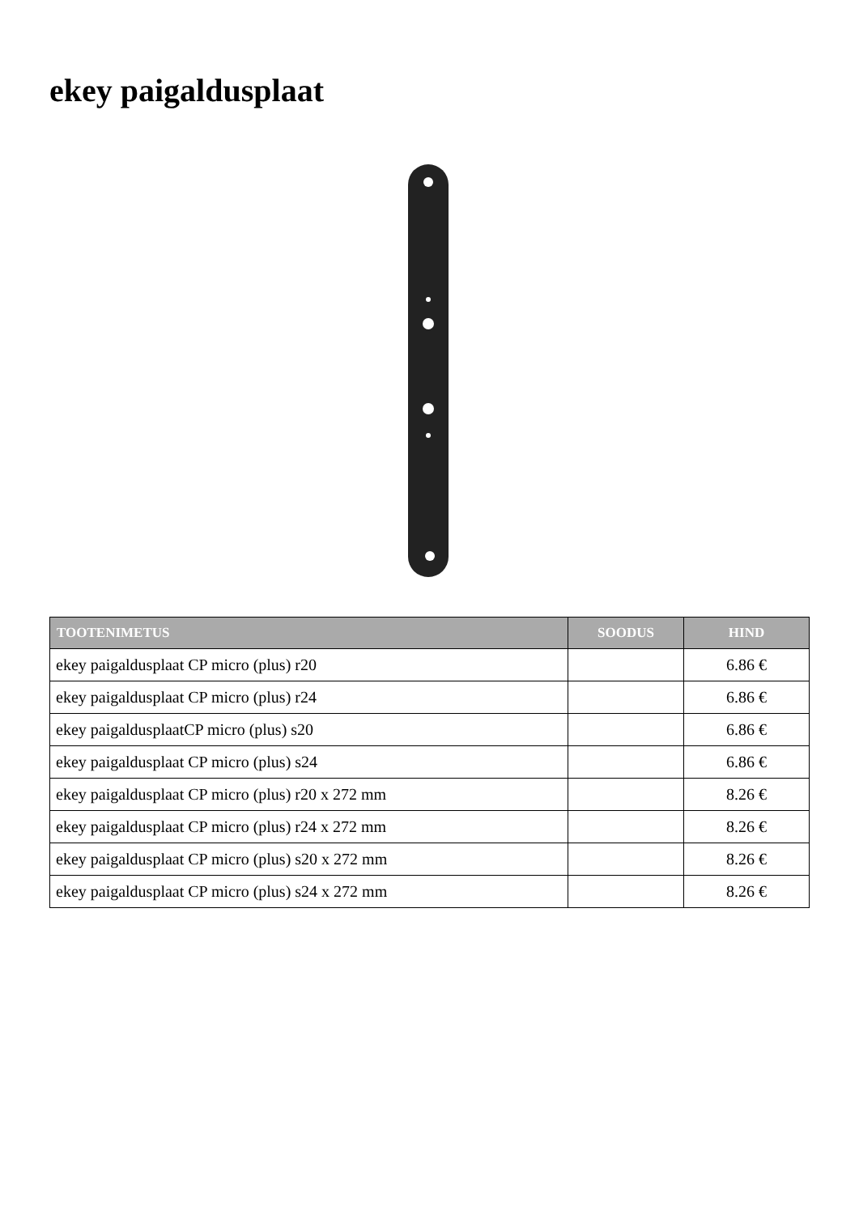ekey paigaldusplaat
| TOOTENIMETUS | SOODUS | HIND |
| --- | --- | --- |
| ekey paigaldusplaat CP micro (plus) r20 | | 6.86 € |
| ekey paigaldusplaat CP micro (plus) r24 | | 6.86 € |
| ekey paigaldusplaatCP micro (plus) s20 | | 6.86 € |
| ekey paigaldusplaat CP micro (plus) s24 | | 6.86 € |
| ekey paigaldusplaat CP micro (plus) r20 x 272 mm | | 8.26 € |
| ekey paigaldusplaat CP micro (plus) r24 x 272 mm | | 8.26 € |
| ekey paigaldusplaat CP micro (plus) s20 x 272 mm | | 8.26 € |
| ekey paigaldusplaat CP micro (plus) s24 x 272 mm | | 8.26 € |